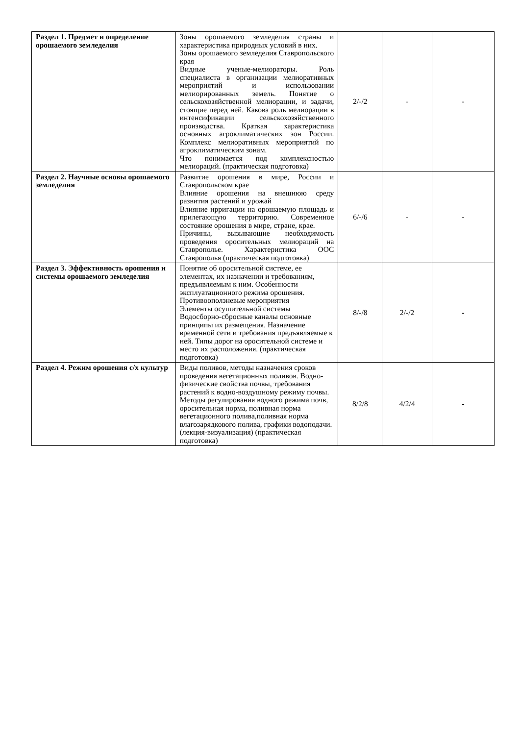| Раздел 1. Предмет и определение орошаемого земледелия | Зоны орошаемого земледелия страны и характеристика природных условий в них. Зоны орошаемого земледелия Ставропольского края Видные ученые-мелиораторы. Роль специалиста в организации мелиоративных мероприятий и использовании мелиорированных земель. Понятие о сельскохозяйственной мелиорации, и задачи, стоящие перед ней. Какова роль мелиорации в интенсификации сельскохозяйственного производства. Краткая характеристика основных агроклиматических зон России. Комплекс мелиоративных мероприятий по агроклиматическим зонам. Что понимается под комплексностью мелиораций. (практическая подготовка) | 2/-/2 | - | - |
| Раздел 2. Научные основы орошаемого земледелия | Развитие орошения в мире, России и Ставропольском крае Влияние орошения на внешнюю среду развития растений и урожай Влияние ирригации на орошаемую площадь и прилегающую территорию. Современное состояние орошения в мире, стране, крае. Причины, вызывающие необходимость проведения оросительных мелиораций на Ставрополье. Характеристика ООС Ставрополья (практическая подготовка) | 6/-/6 | - | - |
| Раздел 3. Эффективность орошения и системы орошаемого земледелия | Понятие об оросительной системе, ее элементах, их назначении и требованиям, предъявляемым к ним. Особенности эксплуатационного режима орошения. Противооползневые мероприятия Элементы осушительной системы Водосборно-сбросные каналы основные принципы их размещения. Назначение временной сети и требования предъявляемые к ней. Типы дорог на оросительной системе и место их расположения. (практическая подготовка) | 8/-/8 | 2/-/2 | - |
| Раздел 4. Режим орошения с/х культур | Виды поливов, методы назначения сроков проведения вегетационных поливов. Водно-физические свойства почвы, требования растений к водно-воздушному режиму почвы. Методы регулирования водного режима почв, оросительная норма, поливная норма вегетационного полива,поливная норма влагозарядкового полива, графики водоподачи. (лекция-визуализация) (практическая подготовка) | 8/2/8 | 4/2/4 | - |